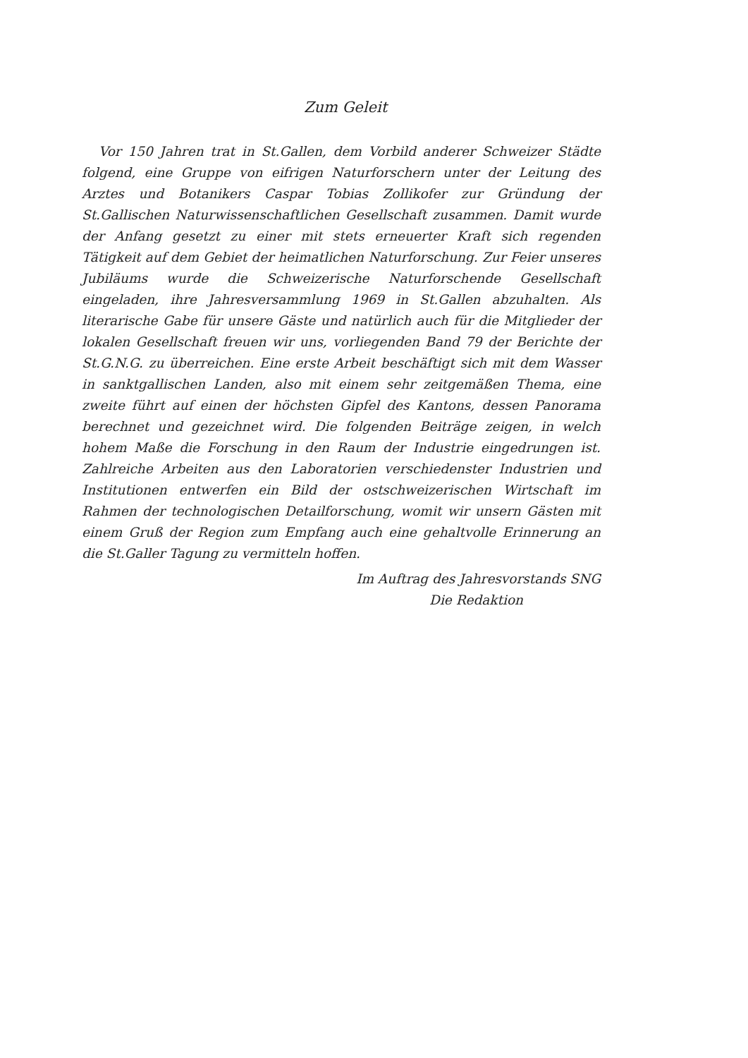Zum Geleit
Vor 150 Jahren trat in St.Gallen, dem Vorbild anderer Schweizer Städte folgend, eine Gruppe von eifrigen Naturforschern unter der Leitung des Arztes und Botanikers Caspar Tobias Zollikofer zur Gründung der St.Gallischen Naturwissenschaftlichen Gesellschaft zusammen. Damit wurde der Anfang gesetzt zu einer mit stets erneuerter Kraft sich regenden Tätigkeit auf dem Gebiet der heimatlichen Naturforschung. Zur Feier unseres Jubiläums wurde die Schweizerische Naturforschende Gesellschaft eingeladen, ihre Jahresversammlung 1969 in St.Gallen abzuhalten. Als literarische Gabe für unsere Gäste und natürlich auch für die Mitglieder der lokalen Gesellschaft freuen wir uns, vorliegenden Band 79 der Berichte der St.G.N.G. zu überreichen. Eine erste Arbeit beschäftigt sich mit dem Wasser in sanktgallischen Landen, also mit einem sehr zeitgemäßen Thema, eine zweite führt auf einen der höchsten Gipfel des Kantons, dessen Panorama berechnet und gezeichnet wird. Die folgenden Beiträge zeigen, in welch hohem Maße die Forschung in den Raum der Industrie eingedrungen ist. Zahlreiche Arbeiten aus den Laboratorien verschiedenster Industrien und Institutionen entwerfen ein Bild der ostschweizerischen Wirtschaft im Rahmen der technologischen Detailforschung, womit wir unsern Gästen mit einem Gruß der Region zum Empfang auch eine gehaltvolle Erinnerung an die St.Galler Tagung zu vermitteln hoffen.
Im Auftrag des Jahresvorstands SNG
Die Redaktion